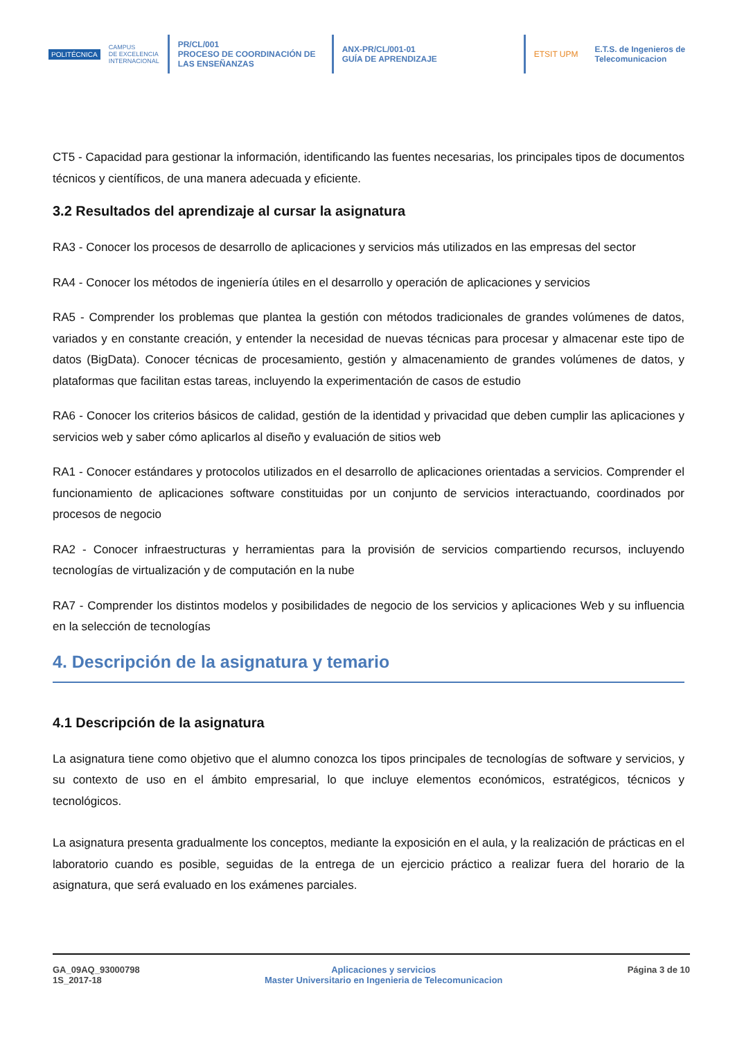POLITÉCNICA
CAMPUS
DE EXCELENCIA
INTERNACIONAL
PR/CL/001
PROCESO DE COORDINACIÓN DE LAS ENSEÑANZAS
ANX-PR/CL/001-01
GUÍA DE APRENDIZAJE
ETSIT UPM
E.T.S. de Ingenieros de
Telecomunicacion
CT5 - Capacidad para gestionar la información, identificando las fuentes necesarias, los principales tipos de documentos técnicos y científicos, de una manera adecuada y eficiente.
3.2 Resultados del aprendizaje al cursar la asignatura
RA3 - Conocer los procesos de desarrollo de aplicaciones y servicios más utilizados en las empresas del sector
RA4 - Conocer los métodos de ingeniería útiles en el desarrollo y operación de aplicaciones y servicios
RA5 - Comprender los problemas que plantea la gestión con métodos tradicionales de grandes volúmenes de datos, variados y en constante creación, y entender la necesidad de nuevas técnicas para procesar y almacenar este tipo de datos (BigData). Conocer técnicas de procesamiento, gestión y almacenamiento de grandes volúmenes de datos, y plataformas que facilitan estas tareas, incluyendo la experimentación de casos de estudio
RA6 - Conocer los criterios básicos de calidad, gestión de la identidad y privacidad que deben cumplir las aplicaciones y servicios web y saber cómo aplicarlos al diseño y evaluación de sitios web
RA1 - Conocer estándares y protocolos utilizados en el desarrollo de aplicaciones orientadas a servicios. Comprender el funcionamiento de aplicaciones software constituidas por un conjunto de servicios interactuando, coordinados por procesos de negocio
RA2 - Conocer infraestructuras y herramientas para la provisión de servicios compartiendo recursos, incluyendo tecnologías de virtualización y de computación en la nube
RA7 - Comprender los distintos modelos y posibilidades de negocio de los servicios y aplicaciones Web y su influencia en la selección de tecnologías
4. Descripción de la asignatura y temario
4.1 Descripción de la asignatura
La asignatura tiene como objetivo que el alumno conozca los tipos principales de tecnologías de software y servicios, y su contexto de uso en el ámbito empresarial, lo que incluye elementos económicos, estratégicos, técnicos y tecnológicos.
La asignatura presenta gradualmente los conceptos, mediante la exposición en el aula, y la realización de prácticas en el laboratorio cuando es posible, seguidas de la entrega de un ejercicio práctico a realizar fuera del horario de la asignatura, que será evaluado en los exámenes parciales.
GA_09AQ_93000798
1S_2017-18
Aplicaciones y servicios
Master Universitario en Ingenieria de Telecomunicacion
Página 3 de 10